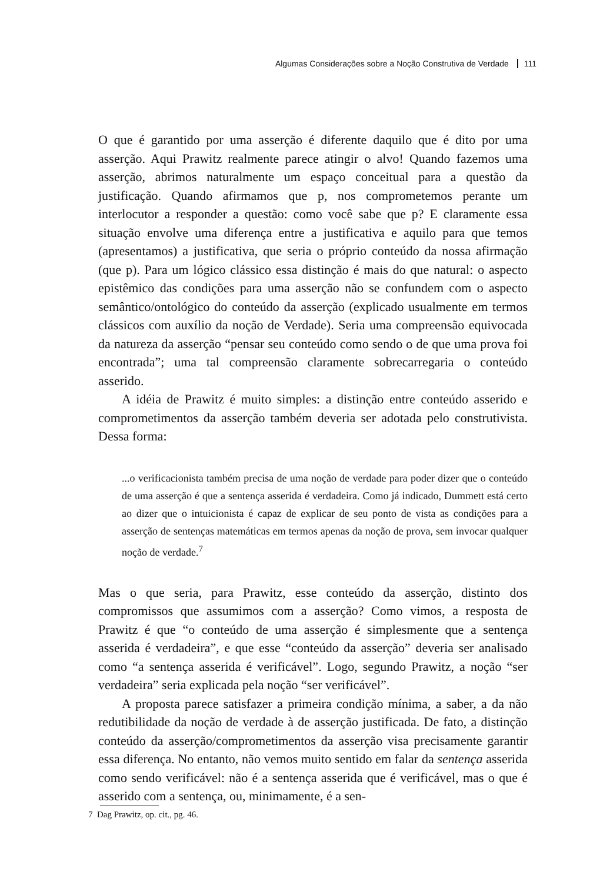Algumas Considerações sobre a Noção Construtiva de Verdade 111
O que é garantido por uma asserção é diferente daquilo que é dito por uma asserção. Aqui Prawitz realmente parece atingir o alvo! Quando fazemos uma asserção, abrimos naturalmente um espaço conceitual para a questão da justificação. Quando afirmamos que p, nos comprometemos perante um interlocutor a responder a questão: como você sabe que p? E claramente essa situação envolve uma diferença entre a justificativa e aquilo para que temos (apresentamos) a justificativa, que seria o próprio conteúdo da nossa afirmação (que p). Para um lógico clássico essa distinção é mais do que natural: o aspecto epistêmico das condições para uma asserção não se confundem com o aspecto semântico/ontológico do conteúdo da asserção (explicado usualmente em termos clássicos com auxílio da noção de Verdade). Seria uma compreensão equivocada da natureza da asserção “pensar seu conteúdo como sendo o de que uma prova foi encontrada”; uma tal compreensão claramente sobrecarregaria o conteúdo asserido.
A idéia de Prawitz é muito simples: a distinção entre conteúdo asserido e comprometimentos da asserção também deveria ser adotada pelo construtivista. Dessa forma:
...o verificacionista também precisa de uma noção de verdade para poder dizer que o conteúdo de uma asserção é que a sentença asserida é verdadeira. Como já indicado, Dummett está certo ao dizer que o intuicionista é capaz de explicar de seu ponto de vista as condições para a asserção de sentenças matemáticas em termos apenas da noção de prova, sem invocar qualquer noção de verdade.<sup>7</sup>
Mas o que seria, para Prawitz, esse conteúdo da asserção, distinto dos compromissos que assumimos com a asserção? Como vimos, a resposta de Prawitz é que “o conteúdo de uma asserção é simplesmente que a sentença asserida é verdadeira”, e que esse “conteúdo da asserção” deveria ser analisado como “a sentença asserida é verificável”. Logo, segundo Prawitz, a noção “ser verdadeira” seria explicada pela noção “ser verificável”.
A proposta parece satisfazer a primeira condição mínima, a saber, a da não redutibilidade da noção de verdade à de asserção justificada. De fato, a distinção conteúdo da asserção/comprometimentos da asserção visa precisamente garantir essa diferença. No entanto, não vemos muito sentido em falar da sentença asserida como sendo verificável: não é a sentença asserida que é verificável, mas o que é asserido com a sentença, ou, minimamente, é a sen-
7 Dag Prawitz, op. cit., pg. 46.